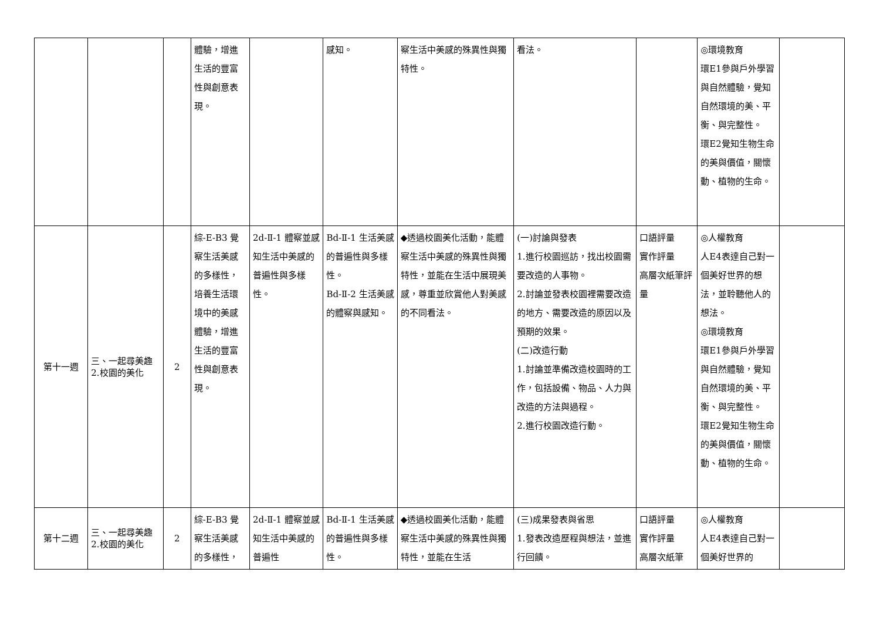| | | | 體驗，增進生活的豐富性與創意表現。 | | 感知。 | 察生活中美感的殊異性與獨特性。 | 看法。 | | ◎環境教育 環E1參與戶外學習與自然體驗，覺知自然環境的美、平衡、與完整性。 環E2覺知生物生命的美與價值，關懷動、植物的生命。 | |
| 第十一週 | 三、一起尋美趣 2.校園的美化 | 2 | 綜-E-B3 覺察生活美感的多樣性，培養生活環境中的美感體驗，增進生活的豐富性與創意表現。 | 2d-Ⅱ-1 體察並感知生活中美感的普遍性與多樣性。 | Bd-Ⅱ-1 生活美感的普遍性與多樣性。 Bd-Ⅱ-2 生活美感的體察與感知。 | ◆透過校園美化活動，能體察生活中美感的殊異性與獨特性，並能在生活中展現美感，尊重並欣賞他人對美感的不同看法。 | (一)討論與發表 1.進行校園巡訪，找出校園需要改造的人事物。 2.討論並發表校園裡需要改造的地方、需要改造的原因以及預期的效果。 (二)改造行動 1.討論並準備改造校園時的工作，包括設備、物品、人力與改造的方法與過程。 2.進行校園改造行動。 | 口語評量 實作評量 高層次紙筆評量 | ◎人權教育 人E4表達自己對一個美好世界的想法，並聆聽他人的想法。 ◎環境教育 環E1參與戶外學習與自然體驗，覺知自然環境的美、平衡、與完整性。 環E2覺知生物生命的美與價值，關懷動、植物的生命。 | |
| 第十二週 | 三、一起尋美趣 2.校園的美化 | 2 | 綜-E-B3 覺察生活美感的多樣性， | 2d-Ⅱ-1 體察並感知生活中美感的普遍性 | Bd-Ⅱ-1 生活美感的普遍性與多樣性。 | ◆透過校園美化活動，能體察生活中美感的殊異性與獨特性，並能在生活 | (三)成果發表與省思 1.發表改造歷程與想法，並進行回饋。 | 口語評量 實作評量 高層次紙筆 | ◎人權教育 人E4表達自己對一個美好世界的 | |